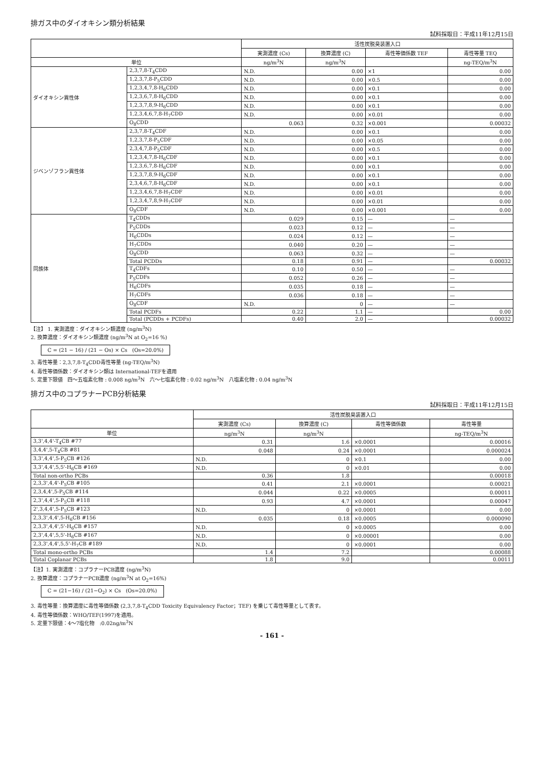排ガス中のダイオキシン類分析結果
試料採取日：平成11年12月15日
| | | 活性炭脱臭装置入口 | | | |
| --- | --- | --- | --- | --- | --- |
| | | 実測濃度 (Cs) | 換算濃度 (C) | 毒性等価係数 TEF | 毒性等量 TEQ |
| 単位 | | ng/m<sup>3</sup>N | ng/m<sup>3</sup>N | | ng-TEQ/m<sup>3</sup>N |
| ダイオキシン異性体 | 2,3,7,8-T<sub>4</sub>CDD | N.D. | 0.00 | ×1 | 0.00 |
| | 1,2,3,7,8-P<sub>5</sub>CDD | N.D. | 0.00 | ×0.5 | 0.00 |
| | 1,2,3,4,7,8-H<sub>6</sub>CDD | N.D. | 0.00 | ×0.1 | 0.00 |
| | 1,2,3,6,7,8-H<sub>6</sub>CDD | N.D. | 0.00 | ×0.1 | 0.00 |
| | 1,2,3,7,8,9-H<sub>6</sub>CDD | N.D. | 0.00 | ×0.1 | 0.00 |
| | 1,2,3,4,6,7,8-H<sub>7</sub>CDD | N.D. | 0.00 | ×0.01 | 0.00 |
| | O<sub>8</sub>CDD | 0.063 | 0.32 | ×0.001 | 0.00032 |
| ジベンゾフラン異性体 | 2,3,7,8-T<sub>4</sub>CDF | N.D. | 0.00 | ×0.1 | 0.00 |
| | 1,2,3,7,8-P<sub>5</sub>CDF | N.D. | 0.00 | ×0.05 | 0.00 |
| | 2,3,4,7,8-P<sub>5</sub>CDF | N.D. | 0.00 | ×0.5 | 0.00 |
| | 1,2,3,4,7,8-H<sub>6</sub>CDF | N.D. | 0.00 | ×0.1 | 0.00 |
| | 1,2,3,6,7,8-H<sub>6</sub>CDF | N.D. | 0.00 | ×0.1 | 0.00 |
| | 1,2,3,7,8,9-H<sub>6</sub>CDF | N.D. | 0.00 | ×0.1 | 0.00 |
| | 2,3,4,6,7,8-H<sub>6</sub>CDF | N.D. | 0.00 | ×0.1 | 0.00 |
| | 1,2,3,4,6,7,8-H<sub>7</sub>CDF | N.D. | 0.00 | ×0.01 | 0.00 |
| | 1,2,3,4,7,8,9-H<sub>7</sub>CDF | N.D. | 0.00 | ×0.01 | 0.00 |
| | O<sub>8</sub>CDF | N.D. | 0.00 | ×0.001 | 0.00 |
| 同族体 | T<sub>4</sub>CDDs | 0.029 | 0.15 | — | — |
| | P<sub>5</sub>CDDs | 0.023 | 0.12 | — | — |
| | H<sub>6</sub>CDDs | 0.024 | 0.12 | — | — |
| | H<sub>7</sub>CDDs | 0.040 | 0.20 | — | — |
| | O<sub>8</sub>CDD | 0.063 | 0.32 | — | — |
| | Total PCDDs | 0.18 | 0.91 | — | 0.00032 |
| | T<sub>4</sub>CDFs | 0.10 | 0.50 | — | — |
| | P<sub>5</sub>CDFs | 0.052 | 0.26 | — | — |
| | H<sub>6</sub>CDFs | 0.035 | 0.18 | — | — |
| | H<sub>7</sub>CDFs | 0.036 | 0.18 | — | — |
| | O<sub>8</sub>CDF | N.D. | 0 | — | — |
| | Total PCDFs | 0.22 | 1.1 | — | 0.00 |
| | Total (PCDDs + PCDFs) | 0.40 | 2.0 | — | 0.00032 |
【注】 1. 実測濃度：ダイオキシン類濃度 (ng/m<sup>3</sup>N)
2. 換算濃度：ダイオキシン類濃度 (ng/m<sup>3</sup>N at O<sub>2</sub>=16 %)
C = (21 − 16) / (21 − Os) × Cs (Os=20.0%)
3. 毒性等量：2,3,7,8-T<sub>4</sub>CDD毒性等量 (ng-TEQ/m<sup>3</sup>N)
4. 毒性等価係数：ダイオキシン類は International-TEFを適用
5. 定量下限値 四～五塩素化物 : 0.008 ng/m<sup>3</sup>N 六～七塩素化物 : 0.02 ng/m<sup>3</sup>N 八塩素化物 : 0.04 ng/m<sup>3</sup>N
排ガス中のコプラナーPCB分析結果
試料採取日：平成11年12月15日
| | 活性炭脱臭装置入口 | | | |
| --- | --- | --- | --- | --- |
| | 実測濃度 (Cs) | 換算濃度 (C) | 毒性等価係数 | 毒性等量 |
| 単位 | ng/m<sup>3</sup>N | ng/m<sup>3</sup>N | | ng-TEQ/m<sup>3</sup>N |
| 3,3',4,4'-T<sub>4</sub>CB #77 | 0.31 | 1.6 | ×0.0001 | 0.00016 |
| 3,4,4',5-T<sub>4</sub>CB #81 | 0.048 | 0.24 | ×0.0001 | 0.000024 |
| 3,3',4,4',5-P<sub>5</sub>CB #126 | N.D. | 0 | ×0.1 | 0.00 |
| 3,3',4,4',5,5'-H<sub>6</sub>CB #169 | N.D. | 0 | ×0.01 | 0.00 |
| Total non-ortho PCBs | 0.36 | 1.8 | | 0.00018 |
| 2,3,3',4,4'-P<sub>5</sub>CB #105 | 0.41 | 2.1 | ×0.0001 | 0.00021 |
| 2,3,4,4',5-P<sub>5</sub>CB #114 | 0.044 | 0.22 | ×0.0005 | 0.00011 |
| 2,3',4,4',5-P<sub>5</sub>CB #118 | 0.93 | 4.7 | ×0.0001 | 0.00047 |
| 2',3,4,4',5-P<sub>5</sub>CB #123 | N.D. | 0 | ×0.0001 | 0.00 |
| 2,3,3',4,4',5-H<sub>6</sub>CB #156 | 0.035 | 0.18 | ×0.0005 | 0.000090 |
| 2,3,3',4,4',5'-H<sub>6</sub>CB #157 | N.D. | 0 | ×0.0005 | 0.00 |
| 2,3',4,4',5,5'-H<sub>6</sub>CB #167 | N.D. | 0 | ×0.00001 | 0.00 |
| 2,3,3',4,4',5,5'-H<sub>7</sub>CB #189 | N.D. | 0 | ×0.0001 | 0.00 |
| Total mono-ortho PCBs | 1.4 | 7.2 | | 0.00088 |
| Total Coplanar PCBs | 1.8 | 9.0 | | 0.0011 |
【注】1. 実測濃度：コプラナーPCB濃度 (ng/m<sup>3</sup>N)
2. 換算濃度：コプラナーPCB濃度 (ng/m<sup>3</sup>N at O<sub>2</sub>=16%)
C = (21−16) / (21−O<sub>2</sub>) × Cs (Os=20.0%)
3. 毒性等量：換算濃度に毒性等価係数 (2,3,7,8-T<sub>4</sub>CDD Toxicity Equivalency Factor；TEF) を乗じて毒性等量として表す。
4. 毒性等価係数：WHO/TEF(1997)を適用。
5. 定量下限値：4～7塩化物 :0.02ng/m<sup>3</sup>N
- 161 -